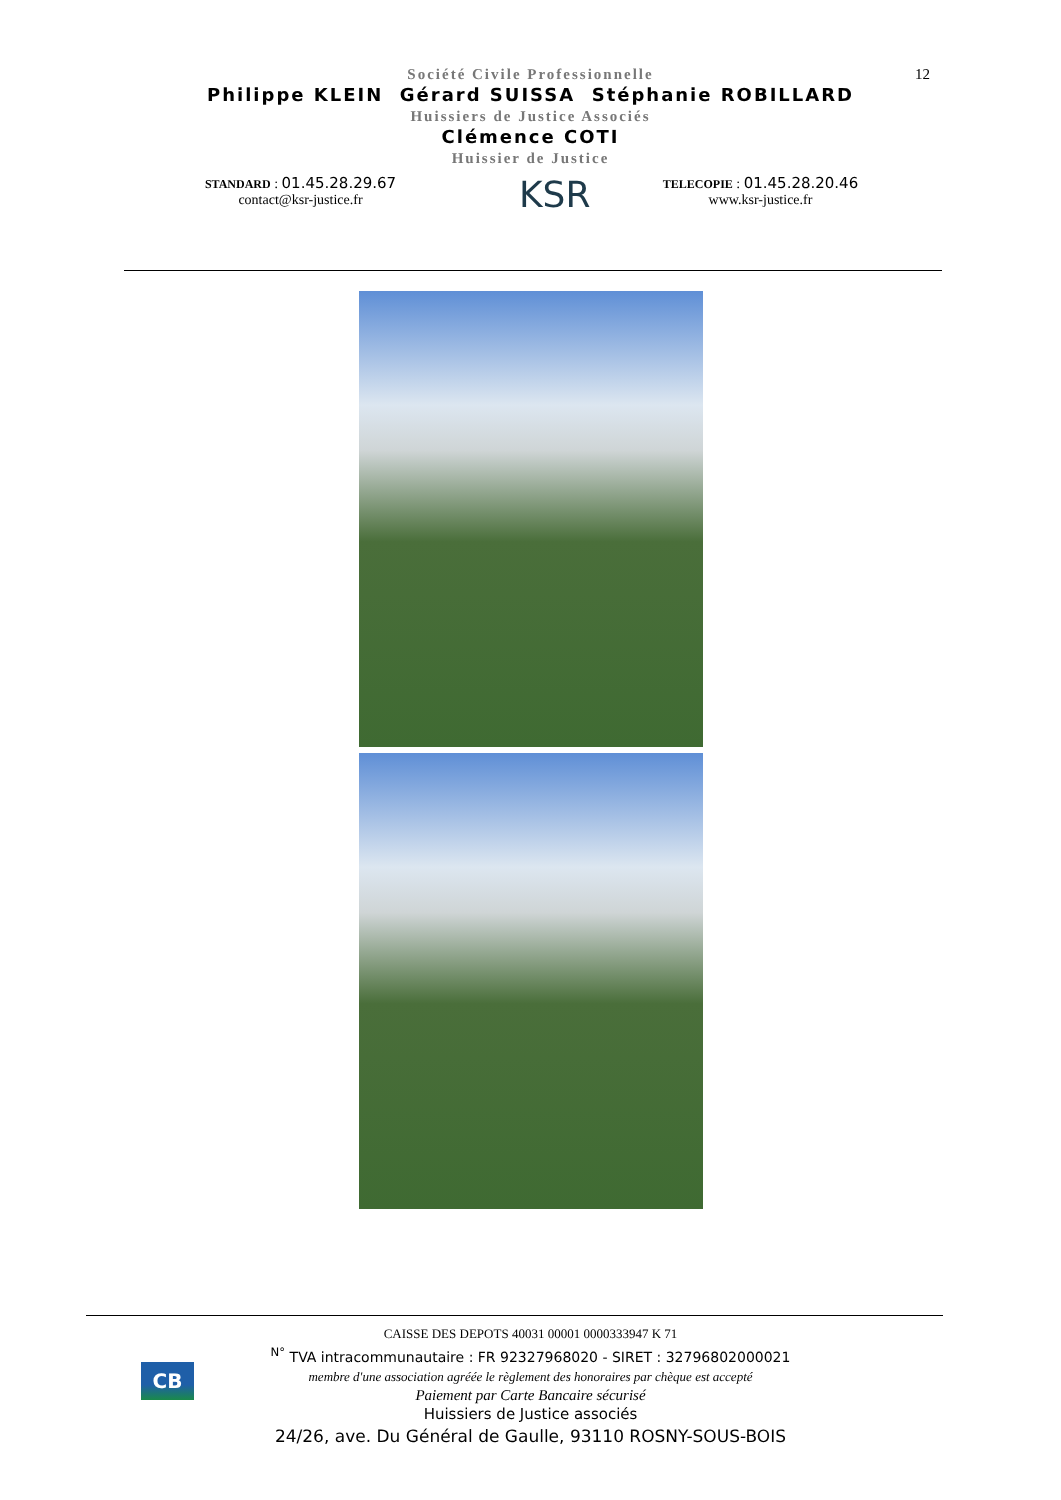12
Société Civile Professionnelle
Philippe KLEIN Gérard SUISSA Stéphanie ROBILLARD
Huissiers de Justice Associés
Clémence COTI
Huissier de Justice
STANDARD : 01.45.28.29.67
contact@ksr-justice.fr
KSR
TELECOPIE : 01.45.28.20.46
www.ksr-justice.fr
CAISSE DES DEPOTS 40031 00001 0000333947 K 71
<sup>N°</sup> TVA intracommunautaire : FR 92327968020 - SIRET : 32796802000021
membre d'une association agréée le règlement des honoraires par chèque est accepté
Paiement par Carte Bancaire sécurisé
Huissiers de Justice associés
24/26, ave. Du Général de Gaulle, 93110 ROSNY-SOUS-BOIS
CB